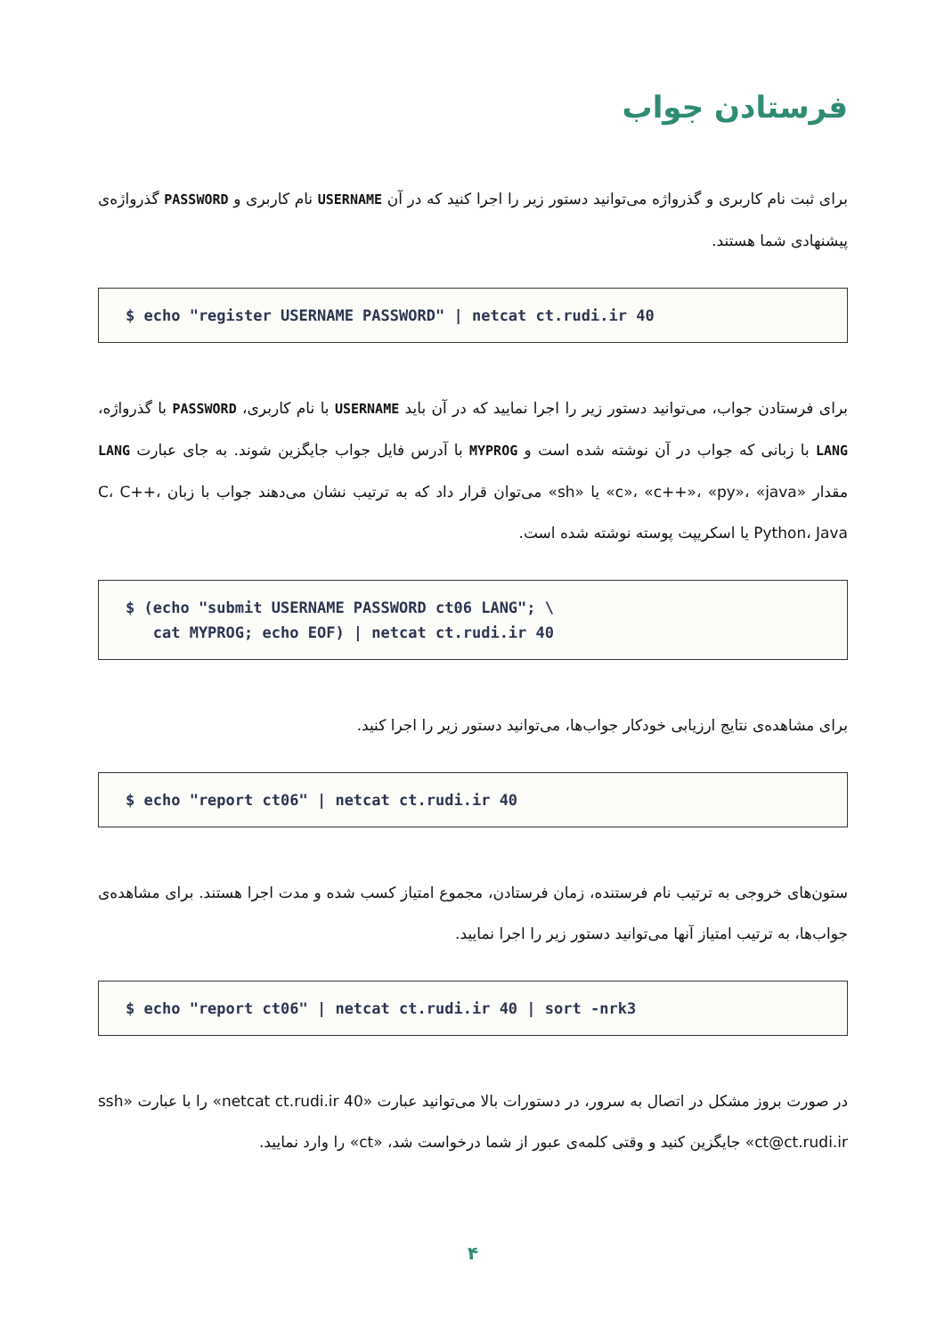فرستادن جواب
برای ثبت نام کاربری و گذرواژه می‌توانید دستور زیر را اجرا کنید که در آن USERNAME نام کاربری و PASSWORD گذرواژه‌ی پیشنهادی شما هستند.
$ echo "register USERNAME PASSWORD" | netcat ct.rudi.ir 40
برای فرستادن جواب، می‌توانید دستور زیر را اجرا نمایید که در آن باید USERNAME با نام کاربری، PASSWORD با گذرواژه، LANG با زبانی که جواب در آن نوشته شده است و MYPROG با آدرس فایل جواب جایگزین شوند. به جای عبارت LANG مقدار «c»، «c++»، «py»، «java» یا «sh» می‌توان قرار داد که به ترتیب نشان می‌دهند جواب با زبان C، C++، Python، Java یا اسکریپت پوسته نوشته شده است.
$ (echo "submit USERNAME PASSWORD ct06 LANG"; \ cat MYPROG; echo EOF) | netcat ct.rudi.ir 40
برای مشاهده‌ی نتایج ارزیابی خودکار جواب‌ها، می‌توانید دستور زیر را اجرا کنید.
$ echo "report ct06" | netcat ct.rudi.ir 40
ستون‌های خروجی به ترتیب نام فرستنده، زمان فرستادن، مجموع امتیاز کسب شده و مدت اجرا هستند. برای مشاهده‌ی جواب‌ها، به ترتیب امتیاز آنها می‌توانید دستور زیر را اجرا نمایید.
$ echo "report ct06" | netcat ct.rudi.ir 40 | sort -nrk3
در صورت بروز مشکل در اتصال به سرور، در دستورات بالا می‌توانید عبارت «netcat ct.rudi.ir 40» را با عبارت «ssh ct@ct.rudi.ir» جایگزین کنید و وقتی کلمه‌ی عبور از شما درخواست شد، «ct» را وارد نمایید.
۴